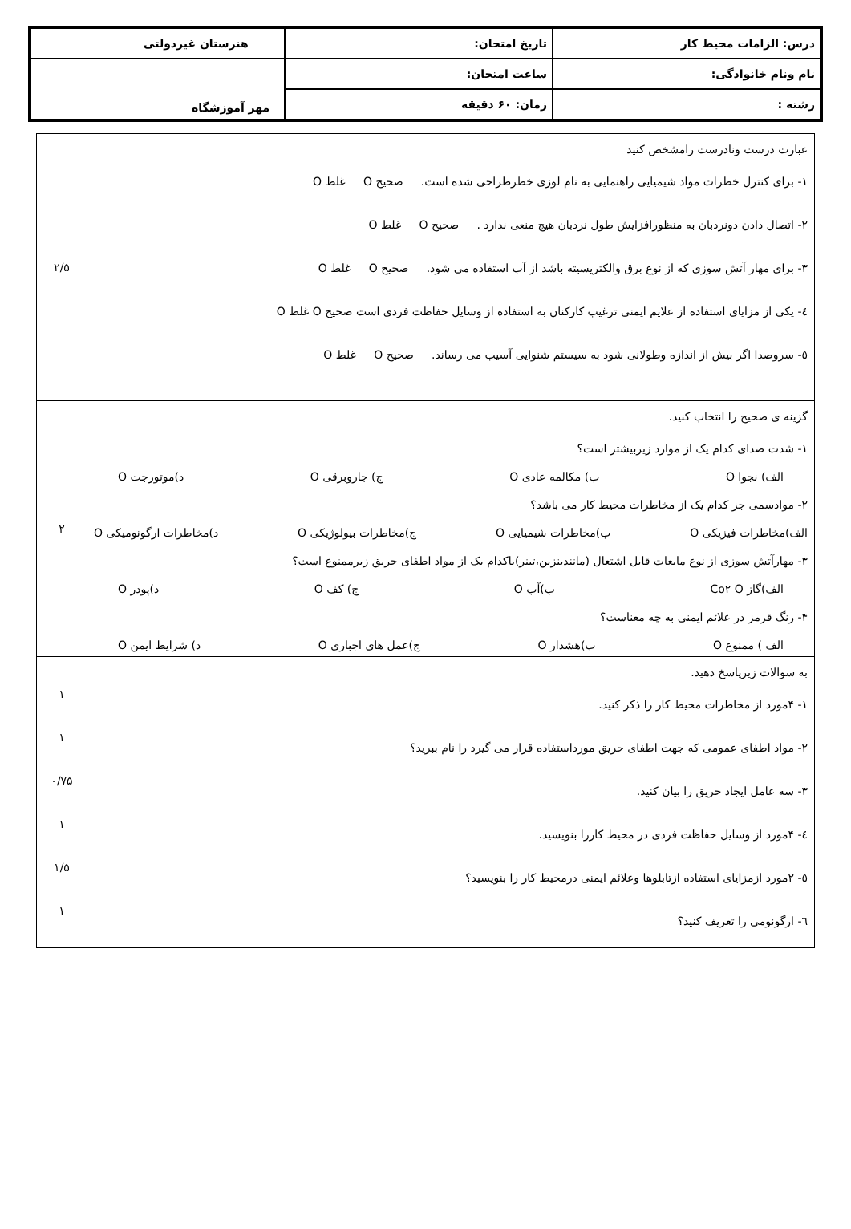| درس: الزامات محیط کار | تاریخ امتحان: | هنرستان غیردولتی |
| نام ونام خانوادگی: | ساعت امتحان: | مهر آموزشگاه |
| رشته : | زمان: ۶۰ دقیقه | |
| عبارت درست ونادرست رامشخص کنید ۱- برای کنترل خطرات مواد شیمیایی راهنمایی به نام لوزی خطرطراحی شده است. صحیح O غلط O ۲- اتصال دادن دونردبان به منظورافزایش طول نردبان هیچ منعی ندارد . صحیح O غلط O ۳- برای مهار آتش سوزی که از نوع برق والکتریسیته باشد از آب استفاده می شود. صحیح O غلط O ٤- یکی از مزایای استفاده از علایم ایمنی ترغیب کارکنان به استفاده از وسایل حفاظت فردی است صحیح O غلط O ٥- سروصدا اگر بیش از اندازه وطولانی شود به سیستم شنوایی آسیب می رساند. صحیح O غلط O | ۲/۵ |
| گزینه ی صحیح را انتخاب کنید. ۱- شدت صدای کدام یک از موارد زیربیشتر است؟ الف) نجوا O ب) مکالمه عادی O ج) جاروبرقی O د)موتورجت O ۲- موادسمی جز کدام یک از مخاطرات محیط کار می باشد؟ الف)مخاطرات فیزیکی O ب)مخاطرات شیمیایی O ج)مخاطرات بیولوژیکی O د)مخاطرات ارگونومیکی O ۳- مهارآتش سوزی از نوع مایعات قابل اشتعال (مانندبنزین،تینر)باکدام یک از مواد اطفای حریق زیرممنوع است؟ الف)گاز Co۲ O ب)آب O ج) کف O د)پودر O ۴- رنگ قرمز در علائم ایمنی به چه معناست؟ الف ) ممنوع O ب)هشدار O ج)عمل های اجباری O د) شرایط ایمن O | ۲ |
| به سوالات زیرپاسخ دهید. ۱- ۴مورد از مخاطرات محیط کار را ذکر کنید. ۲- مواد اطفای عمومی که جهت اطفای حریق مورداستفاده قرار می گیرد را نام ببرید؟ ۳- سه عامل ایجاد حریق را بیان کنید. ٤- ۴مورد از وسایل حفاظت فردی در محیط کاررا بنویسید. ٥- ۲مورد ازمزایای استفاده ازتابلوها وعلائم ایمنی درمحیط کار را بنویسید؟ ٦- ارگونومی را تعریف کنید؟ | ۱ ۱ ۰/۷۵ ۱ ۱/۵ ۱ |